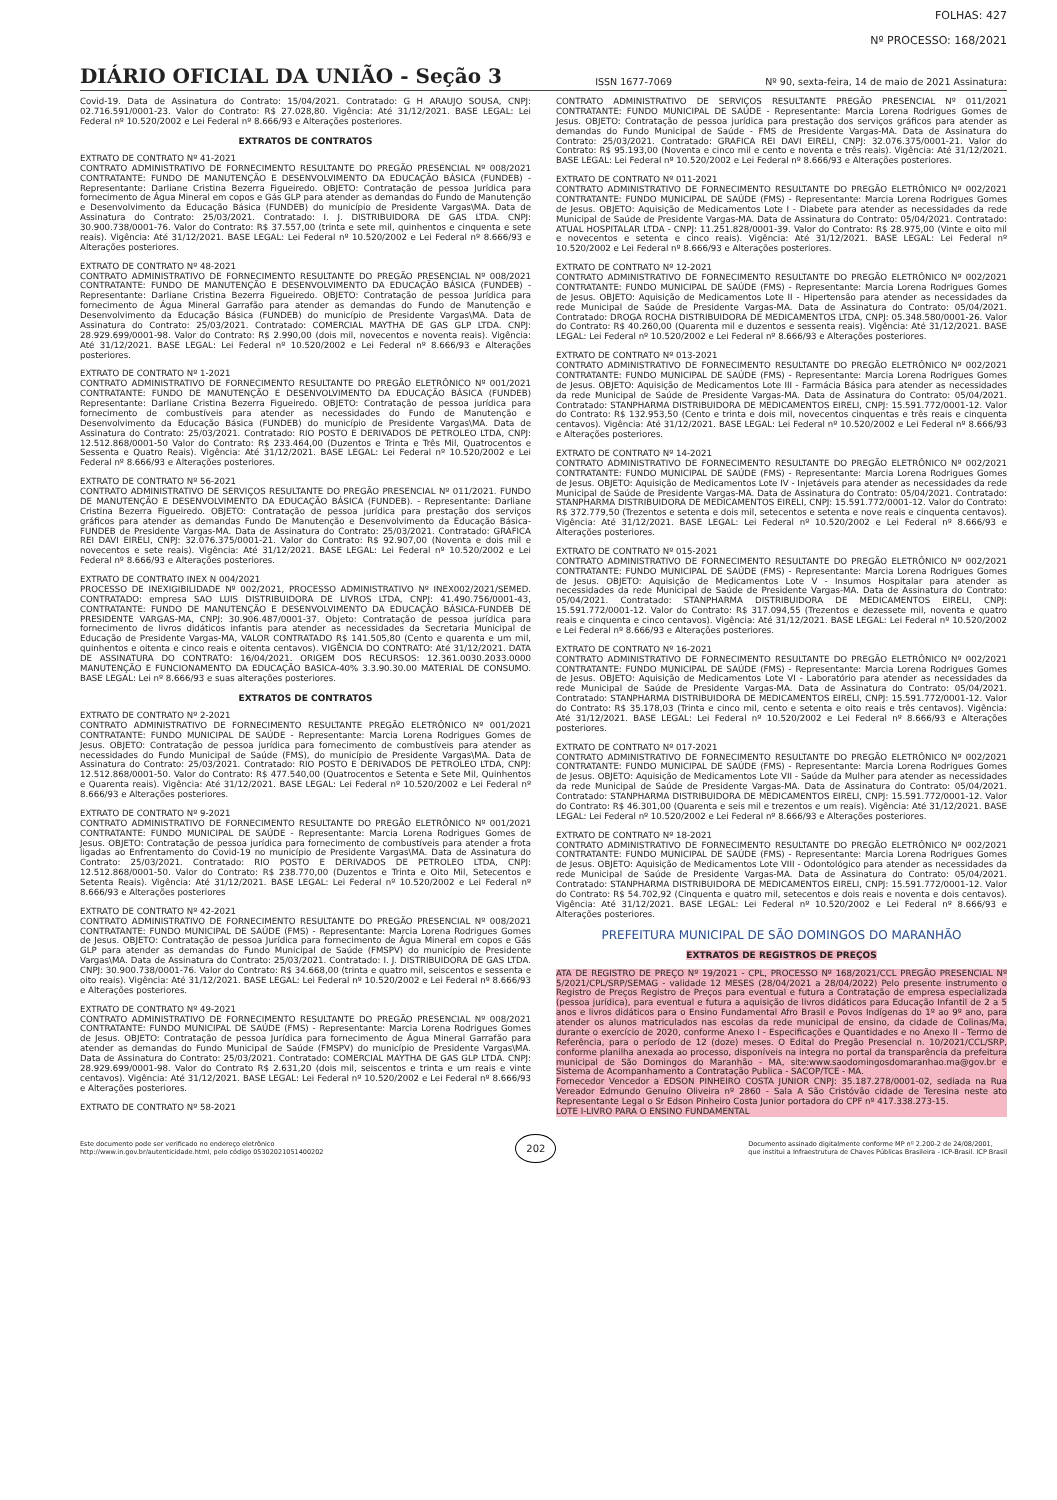FOLHAS: 427
Nº PROCESSO: 168/2021
DIÁRIO OFICIAL DA UNIÃO - Seção 3
ISSN 1677-7069 Nº 90, sexta-feira, 14 de maio de 2021 Assinatura:
Covid-19. Data de Assinatura do Contrato: 15/04/2021. Contratado: G H ARAUJO SOUSA, CNPJ: 02.716.591/0001-23. Valor do Contrato: R$ 27.028,80. Vigência: Até 31/12/2021. BASE LEGAL: Lei Federal nº 10.520/2002 e Lei Federal nº 8.666/93 e Alterações posteriores.
EXTRATOS DE CONTRATOS
EXTRATO DE CONTRATO Nº 41-2021
CONTRATO ADMINISTRATIVO DE FORNECIMENTO RESULTANTE DO PREGÃO PRESENCIAL Nº 008/2021 CONTRATANTE: FUNDO DE MANUTENÇÃO E DESENVOLVIMENTO DA EDUCAÇÃO BÁSICA (FUNDEB) - Representante: Darliane Cristina Bezerra Figueiredo. OBJETO: Contratação de pessoa Jurídica para fornecimento de Água Mineral em copos e Gás GLP para atender as demandas do Fundo de Manutenção e Desenvolvimento da Educação Básica (FUNDEB) do município de Presidente Vargas\MA. Data de Assinatura do Contrato: 25/03/2021. Contratado: I. J. DISTRIBUIDORA DE GAS LTDA. CNPJ: 30.900.738/0001-76. Valor do Contrato: R$ 37.557,00 (trinta e sete mil, quinhentos e cinquenta e sete reais). Vigência: Até 31/12/2021. BASE LEGAL: Lei Federal nº 10.520/2002 e Lei Federal nº 8.666/93 e Alterações posteriores.
EXTRATO DE CONTRATO Nº 48-2021
CONTRATO ADMINISTRATIVO DE FORNECIMENTO RESULTANTE DO PREGÃO PRESENCIAL Nº 008/2021 CONTRATANTE: FUNDO DE MANUTENÇÃO E DESENVOLVIMENTO DA EDUCAÇÃO BÁSICA (FUNDEB) - Representante: Darliane Cristina Bezerra Figueiredo. OBJETO: Contratação de pessoa Jurídica para fornecimento de Água Mineral Garrafão para atender as demandas do Fundo de Manutenção e Desenvolvimento da Educação Básica (FUNDEB) do município de Presidente Vargas\MA. Data de Assinatura do Contrato: 25/03/2021. Contratado: COMERCIAL MAYTHA DE GAS GLP LTDA. CNPJ: 28.929.699/0001-98. Valor do Contrato: R$ 2.990,00 (dois mil, novecentos e noventa reais). Vigência: Até 31/12/2021. BASE LEGAL: Lei Federal nº 10.520/2002 e Lei Federal nº 8.666/93 e Alterações posteriores.
EXTRATO DE CONTRATO Nº 1-2021
CONTRATO ADMINISTRATIVO DE FORNECIMENTO RESULTANTE DO PREGÃO ELETRÔNICO Nº 001/2021 CONTRATANTE: FUNDO DE MANUTENÇÃO E DESENVOLVIMENTO DA EDUCAÇÃO BÁSICA (FUNDEB) Representante: Darliane Cristina Bezerra Figueiredo. OBJETO: Contratação de pessoa jurídica para fornecimento de combustíveis para atender as necessidades do Fundo de Manutenção e Desenvolvimento da Educação Básica (FUNDEB) do município de Presidente Vargas\MA. Data de Assinatura do Contrato: 25/03/2021. Contratado: RIO POSTO E DERIVADOS DE PETROLEO LTDA, CNPJ: 12.512.868/0001-50 Valor do Contrato: R$ 233.464,00 (Duzentos e Trinta e Três Mil, Quatrocentos e Sessenta e Quatro Reais). Vigência: Até 31/12/2021. BASE LEGAL: Lei Federal nº 10.520/2002 e Lei Federal nº 8.666/93 e Alterações posteriores.
EXTRATO DE CONTRATO Nº 56-2021
CONTRATO ADMINISTRATIVO DE SERVIÇOS RESULTANTE DO PREGÃO PRESENCIAL Nº 011/2021. FUNDO DE MANUTENÇÃO E DESENVOLVIMENTO DA EDUCAÇÃO BÁSICA (FUNDEB). - Representante: Darliane Cristina Bezerra Figueiredo. OBJETO: Contratação de pessoa jurídica para prestação dos serviços gráficos para atender as demandas Fundo De Manutenção e Desenvolvimento da Educação Básica-FUNDEB de Presidente Vargas-MA. Data de Assinatura do Contrato: 25/03/2021. Contratado: GRAFICA REI DAVI EIRELI, CNPJ: 32.076.375/0001-21. Valor do Contrato: R$ 92.907,00 (Noventa e dois mil e novecentos e sete reais). Vigência: Até 31/12/2021. BASE LEGAL: Lei Federal nº 10.520/2002 e Lei Federal nº 8.666/93 e Alterações posteriores.
EXTRATO DE CONTRATO INEX N 004/2021
PROCESSO DE INEXIGIBILIDADE Nº 002/2021, PROCESSO ADMINISTRATIVO Nº INEX002/2021/SEMED. CONTRATADO: empresa SAO LUIS DISTRIBUIDORA DE LIVROS LTDA, CNPJ: 41.490.756/0001-43, CONTRATANTE: FUNDO DE MANUTENÇÃO E DESENVOLVIMENTO DA EDUCAÇÃO BÁSICA-FUNDEB DE PRESIDENTE VARGAS-MA, CNPJ: 30.906.487/0001-37. Objeto: Contratação de pessoa jurídica para fornecimento de livros didáticos infantis para atender as necessidades da Secretaria Municipal de Educação de Presidente Vargas-MA, VALOR CONTRATADO R$ 141.505,80 (Cento e quarenta e um mil, quinhentos e oitenta e cinco reais e oitenta centavos). VIGÊNCIA DO CONTRATO: Até 31/12/2021. DATA DE ASSINATURA DO CONTRATO: 16/04/2021. ORIGEM DOS RECURSOS: 12.361.0030.2033.0000 MANUTENÇÃO E FUNCIONAMENTO DA EDUCAÇÃO BASICA-40% 3.3.90.30.00 MATERIAL DE CONSUMO. BASE LEGAL: Lei nº 8.666/93 e suas alterações posteriores.
EXTRATOS DE CONTRATOS
EXTRATO DE CONTRATO Nº 2-2021
CONTRATO ADMINISTRATIVO DE FORNECIMENTO RESULTANTE PREGÃO ELETRÔNICO Nº 001/2021 CONTRATANTE: FUNDO MUNICIPAL DE SAÚDE - Representante: Marcia Lorena Rodrigues Gomes de Jesus. OBJETO: Contratação de pessoa jurídica para fornecimento de combustíveis para atender as necessidades do Fundo Municipal de Saúde (FMS), do município de Presidente Vargas\MA. Data de Assinatura do Contrato: 25/03/2021. Contratado: RIO POSTO E DERIVADOS DE PETROLEO LTDA, CNPJ: 12.512.868/0001-50. Valor do Contrato: R$ 477.540,00 (Quatrocentos e Setenta e Sete Mil, Quinhentos e Quarenta reais). Vigência: Até 31/12/2021. BASE LEGAL: Lei Federal nº 10.520/2002 e Lei Federal nº 8.666/93 e Alterações posteriores.
EXTRATO DE CONTRATO Nº 9-2021
CONTRATO ADMINISTRATIVO DE FORNECIMENTO RESULTANTE DO PREGÃO ELETRÔNICO Nº 001/2021 CONTRATANTE: FUNDO MUNICIPAL DE SAÚDE - Representante: Marcia Lorena Rodrigues Gomes de Jesus. OBJETO: Contratação de pessoa jurídica para fornecimento de combustíveis para atender a frota ligadas ao Enfrentamento do Covid-19 no município de Presidente Vargas\MA. Data de Assinatura do Contrato: 25/03/2021. Contratado: RIO POSTO E DERIVADOS DE PETROLEO LTDA, CNPJ: 12.512.868/0001-50. Valor do Contrato: R$ 238.770,00 (Duzentos e Trinta e Oito Mil, Setecentos e Setenta Reais). Vigência: Até 31/12/2021. BASE LEGAL: Lei Federal nº 10.520/2002 e Lei Federal nº 8.666/93 e Alterações posteriores
EXTRATO DE CONTRATO Nº 42-2021
CONTRATO ADMINISTRATIVO DE FORNECIMENTO RESULTANTE DO PREGÃO PRESENCIAL Nº 008/2021 CONTRATANTE: FUNDO MUNICIPAL DE SAÚDE (FMS) - Representante: Marcia Lorena Rodrigues Gomes de Jesus. OBJETO: Contratação de pessoa Jurídica para fornecimento de Água Mineral em copos e Gás GLP para atender as demandas do Fundo Municipal de Saúde (FMSPV) do município de Presidente Vargas\MA. Data de Assinatura do Contrato: 25/03/2021. Contratado: I. J. DISTRIBUIDORA DE GAS LTDA. CNPJ: 30.900.738/0001-76. Valor do Contrato: R$ 34.668,00 (trinta e quatro mil, seiscentos e sessenta e oito reais). Vigência: Até 31/12/2021. BASE LEGAL: Lei Federal nº 10.520/2002 e Lei Federal nº 8.666/93 e Alterações posteriores.
EXTRATO DE CONTRATO Nº 49-2021
CONTRATO ADMINISTRATIVO DE FORNECIMENTO RESULTANTE DO PREGÃO PRESENCIAL Nº 008/2021 CONTRATANTE: FUNDO MUNICIPAL DE SAÚDE (FMS) - Representante: Marcia Lorena Rodrigues Gomes de Jesus. OBJETO: Contratação de pessoa Jurídica para fornecimento de Água Mineral Garrafão para atender as demandas do Fundo Municipal de Saúde (FMSPV) do município de Presidente Vargas\MA. Data de Assinatura do Contrato: 25/03/2021. Contratado: COMERCIAL MAYTHA DE GAS GLP LTDA. CNPJ: 28.929.699/0001-98. Valor do Contrato R$ 2.631,20 (dois mil, seiscentos e trinta e um reais e vinte centavos). Vigência: Até 31/12/2021. BASE LEGAL: Lei Federal nº 10.520/2002 e Lei Federal nº 8.666/93 e Alterações posteriores.
EXTRATO DE CONTRATO Nº 58-2021
CONTRATO ADMINISTRATIVO DE SERVIÇOS RESULTANTE PREGÃO PRESENCIAL Nº 011/2021 CONTRATANTE: FUNDO MUNICIPAL DE SAÚDE - Representante: Marcia Lorena Rodrigues Gomes de Jesus. OBJETO: Contratação de pessoa jurídica para prestação dos serviços gráficos para atender as demandas do Fundo Municipal de Saúde - FMS de Presidente Vargas-MA. Data de Assinatura do Contrato: 25/03/2021. Contratado: GRAFICA REI DAVI EIRELI, CNPJ: 32.076.375/0001-21. Valor do Contrato: R$ 95.193,00 (Noventa e cinco mil e cento e noventa e três reais). Vigência: Até 31/12/2021. BASE LEGAL: Lei Federal nº 10.520/2002 e Lei Federal nº 8.666/93 e Alterações posteriores.
EXTRATO DE CONTRATO Nº 011-2021
CONTRATO ADMINISTRATIVO DE FORNECIMENTO RESULTANTE DO PREGÃO ELETRÔNICO Nº 002/2021 CONTRATANTE: FUNDO MUNICIPAL DE SAÚDE (FMS) - Representante: Marcia Lorena Rodrigues Gomes de Jesus. OBJETO: Aquisição de Medicamentos Lote I - Diabete para atender as necessidades da rede Municipal de Saúde de Presidente Vargas-MA. Data de Assinatura do Contrato: 05/04/2021. Contratado: ATUAL HOSPITALAR LTDA - CNPJ: 11.251.828/0001-39. Valor do Contrato: R$ 28.975,00 (Vinte e oito mil e novecentos e setenta e cinco reais). Vigência: Até 31/12/2021. BASE LEGAL: Lei Federal nº 10.520/2002 e Lei Federal nº 8.666/93 e Alterações posteriores.
EXTRATO DE CONTRATO Nº 12-2021
CONTRATO ADMINISTRATIVO DE FORNECIMENTO RESULTANTE DO PREGÃO ELETRÔNICO Nº 002/2021 CONTRATANTE: FUNDO MUNICIPAL DE SAÚDE (FMS) - Representante: Marcia Lorena Rodrigues Gomes de Jesus. OBJETO: Aquisição de Medicamentos Lote II - Hipertensão para atender as necessidades da rede Municipal de Saúde de Presidente Vargas-MA. Data de Assinatura do Contrato: 05/04/2021. Contratado: DROGA ROCHA DISTRIBUIDORA DE MEDICAMENTOS LTDA, CNPJ: 05.348.580/0001-26. Valor do Contrato: R$ 40.260,00 (Quarenta mil e duzentos e sessenta reais). Vigência: Até 31/12/2021. BASE LEGAL: Lei Federal nº 10.520/2002 e Lei Federal nº 8.666/93 e Alterações posteriores.
EXTRATO DE CONTRATO Nº 013-2021
CONTRATO ADMINISTRATIVO DE FORNECIMENTO RESULTANTE DO PREGÃO ELETRÔNICO Nº 002/2021 CONTRATANTE: FUNDO MUNICIPAL DE SAÚDE (FMS) - Representante: Marcia Lorena Rodrigues Gomes de Jesus. OBJETO: Aquisição de Medicamentos Lote III - Farmácia Básica para atender as necessidades da rede Municipal de Saúde de Presidente Vargas-MA. Data de Assinatura do Contrato: 05/04/2021. Contratado: STANPHARMA DISTRIBUIDORA DE MEDICAMENTOS EIRELI, CNPJ: 15.591.772/0001-12. Valor do Contrato: R$ 132.953,50 (Cento e trinta e dois mil, novecentos cinquentas e três reais e cinquenta centavos). Vigência: Até 31/12/2021. BASE LEGAL: Lei Federal nº 10.520/2002 e Lei Federal nº 8.666/93 e Alterações posteriores.
EXTRATO DE CONTRATO Nº 14-2021
CONTRATO ADMINISTRATIVO DE FORNECIMENTO RESULTANTE DO PREGÃO ELETRÔNICO Nº 002/2021 CONTRATANTE: FUNDO MUNICIPAL DE SAÚDE (FMS) - Representante: Marcia Lorena Rodrigues Gomes de Jesus. OBJETO: Aquisição de Medicamentos Lote IV - Injetáveis para atender as necessidades da rede Municipal de Saúde de Presidente Vargas-MA. Data de Assinatura do Contrato: 05/04/2021. Contratado: STANPHARMA DISTRIBUIDORA DE MEDICAMENTOS EIRELI, CNPJ: 15.591.772/0001-12. Valor do Contrato: R$ 372.779,50 (Trezentos e setenta e dois mil, setecentos e setenta e nove reais e cinquenta centavos). Vigência: Até 31/12/2021. BASE LEGAL: Lei Federal nº 10.520/2002 e Lei Federal nº 8.666/93 e Alterações posteriores.
EXTRATO DE CONTRATO Nº 015-2021
CONTRATO ADMINISTRATIVO DE FORNECIMENTO RESULTANTE DO PREGÃO ELETRÔNICO Nº 002/2021 CONTRATANTE: FUNDO MUNICIPAL DE SAÚDE (FMS) - Representante: Marcia Lorena Rodrigues Gomes de Jesus. OBJETO: Aquisição de Medicamentos Lote V - Insumos Hospitalar para atender as necessidades da rede Municipal de Saúde de Presidente Vargas-MA. Data de Assinatura do Contrato: 05/04/2021. Contratado: STANPHARMA DISTRIBUIDORA DE MEDICAMENTOS EIRELI, CNPJ: 15.591.772/0001-12. Valor do Contrato: R$ 317.094,55 (Trezentos e dezessete mil, noventa e quatro reais e cinquenta e cinco centavos). Vigência: Até 31/12/2021. BASE LEGAL: Lei Federal nº 10.520/2002 e Lei Federal nº 8.666/93 e Alterações posteriores.
EXTRATO DE CONTRATO Nº 16-2021
CONTRATO ADMINISTRATIVO DE FORNECIMENTO RESULTANTE DO PREGÃO ELETRÔNICO Nº 002/2021 CONTRATANTE: FUNDO MUNICIPAL DE SAÚDE (FMS) - Representante: Marcia Lorena Rodrigues Gomes de Jesus. OBJETO: Aquisição de Medicamentos Lote VI - Laboratório para atender as necessidades da rede Municipal de Saúde de Presidente Vargas-MA. Data de Assinatura do Contrato: 05/04/2021. Contratado: STANPHARMA DISTRIBUIDORA DE MEDICAMENTOS EIRELI, CNPJ: 15.591.772/0001-12. Valor do Contrato: R$ 35.178,03 (Trinta e cinco mil, cento e setenta e oito reais e três centavos). Vigência: Até 31/12/2021. BASE LEGAL: Lei Federal nº 10.520/2002 e Lei Federal nº 8.666/93 e Alterações posteriores.
EXTRATO DE CONTRATO Nº 017-2021
CONTRATO ADMINISTRATIVO DE FORNECIMENTO RESULTANTE DO PREGÃO ELETRÔNICO Nº 002/2021 CONTRATANTE: FUNDO MUNICIPAL DE SAÚDE (FMS) - Representante: Marcia Lorena Rodrigues Gomes de Jesus. OBJETO: Aquisição de Medicamentos Lote VII - Saúde da Mulher para atender as necessidades da rede Municipal de Saúde de Presidente Vargas-MA. Data de Assinatura do Contrato: 05/04/2021. Contratado: STANPHARMA DISTRIBUIDORA DE MEDICAMENTOS EIRELI, CNPJ: 15.591.772/0001-12. Valor do Contrato: R$ 46.301,00 (Quarenta e seis mil e trezentos e um reais). Vigência: Até 31/12/2021. BASE LEGAL: Lei Federal nº 10.520/2002 e Lei Federal nº 8.666/93 e Alterações posteriores.
EXTRATO DE CONTRATO Nº 18-2021
CONTRATO ADMINISTRATIVO DE FORNECIMENTO RESULTANTE DO PREGÃO ELETRÔNICO Nº 002/2021 CONTRATANTE: FUNDO MUNICIPAL DE SAÚDE (FMS) - Representante: Marcia Lorena Rodrigues Gomes de Jesus. OBJETO: Aquisição de Medicamentos Lote VIII - Odontológico para atender as necessidades da rede Municipal de Saúde de Presidente Vargas-MA. Data de Assinatura do Contrato: 05/04/2021. Contratado: STANPHARMA DISTRIBUIDORA DE MEDICAMENTOS EIRELI, CNPJ: 15.591.772/0001-12. Valor do Contrato: R$ 54.702,92 (Cinquenta e quatro mil, setecentos e dois reais e noventa e dois centavos). Vigência: Até 31/12/2021. BASE LEGAL: Lei Federal nº 10.520/2002 e Lei Federal nº 8.666/93 e Alterações posteriores.
PREFEITURA MUNICIPAL DE SÃO DOMINGOS DO MARANHÃO
EXTRATOS DE REGISTROS DE PREÇOS
ATA DE REGISTRO DE PREÇO Nº 19/2021 - CPL, PROCESSO Nº 168/2021/CCL PREGÃO PRESENCIAL Nº 5/2021/CPL/SRP/SEMAG - validade 12 MESES (28/04/2021 a 28/04/2022) Pelo presente instrumento o Registro de Preços Registro de Preços para eventual e futura a Contratação de empresa especializada (pessoa jurídica), para eventual e futura a aquisição de livros didáticos para Educação Infantil de 2 a 5 anos e livros didáticos para o Ensino Fundamental Afro Brasil e Povos Indígenas do 1º ao 9º ano, para atender os alunos matriculados nas escolas da rede municipal de ensino, da cidade de Colinas/Ma, durante o exercício de 2020, conforme Anexo I - Especificações e Quantidades e no Anexo II - Termo de Referência, para o período de 12 (doze) meses. O Edital do Pregão Presencial n. 10/2021/CCL/SRP, conforme planilha anexada ao processo, disponíveis na integra no portal da transparência da prefeitura municipal de São Domingos do Maranhão - MA, site:www.saodomingosdomaranhao.ma@gov.br e Sistema de Acompanhamento a Contratação Publica - SACOP/TCE - MA.
Fornecedor Vencedor a EDSON PINHEIRO COSTA JUNIOR CNPJ: 35.187.278/0001-02, sediada na Rua Vereador Edmundo Genuíno Oliveira nº 2860 - Sala A São Cristóvão cidade de Teresina neste ato Representante Legal o Sr Edson Pinheiro Costa Junior portadora do CPF nº 417.338.273-15.
LOTE I-LIVRO PARA O ENSINO FUNDAMENTAL
Este documento pode ser verificado no endereço eletrônico
http://www.in.gov.br/autenticidade.html, pelo código 05302021051400202 202 Documento assinado digitalmente conforme MP nº 2.200-2 de 24/08/2001,
que institui a Infraestrutura de Chaves Públicas Brasileira - ICP-Brasil. ICP Brasil